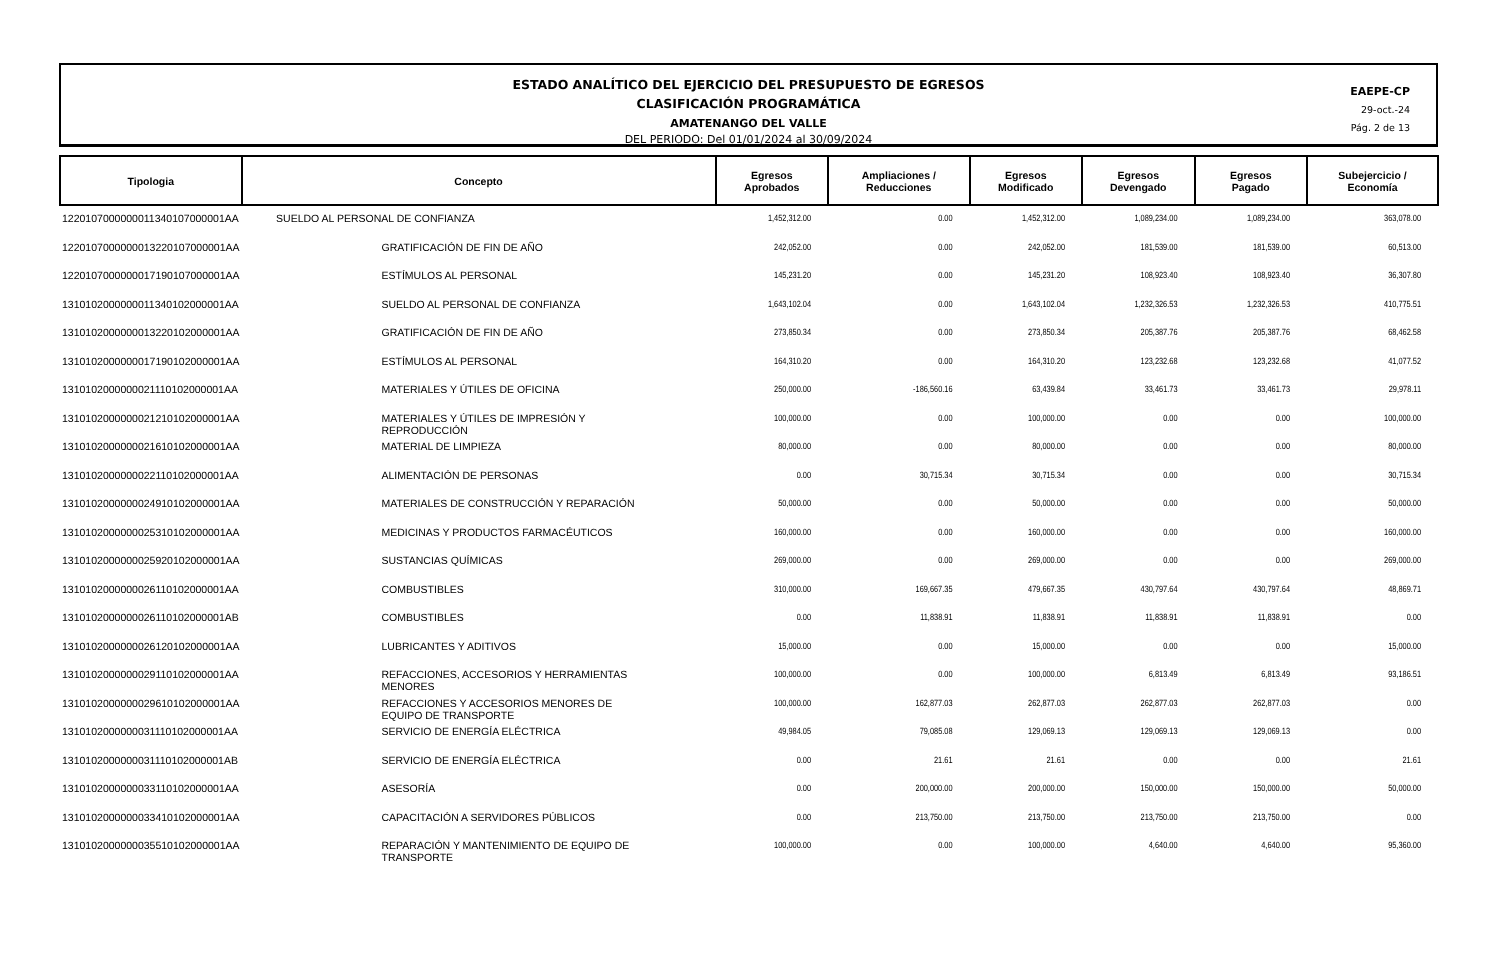ESTADO ANALÍTICO DEL EJERCICIO DEL PRESUPUESTO DE EGRESOS
CLASIFICACIÓN PROGRAMÁTICA
AMATENANGO DEL VALLE
DEL PERIODO: Del 01/01/2024 al 30/09/2024
EAEPE-CP
29-oct.-24
Pág. 2 de 13
| Tipologia | Concepto | Egresos Aprobados | Ampliaciones / Reducciones | Egresos Modificado | Egresos Devengado | Egresos Pagado | Subejercicio / Economía |
| --- | --- | --- | --- | --- | --- | --- | --- |
| 1220107000000011340107000001AA SUELDO AL PERSONAL DE CONFIANZA | | 1,452,312.00 | 0.00 | 1,452,312.00 | 1,089,234.00 | 1,089,234.00 | 363,078.00 |
| 1220107000000013220107000001AA | GRATIFICACIÓN DE FIN DE AÑO | 242,052.00 | 0.00 | 242,052.00 | 181,539.00 | 181,539.00 | 60,513.00 |
| 1220107000000017190107000001AA | ESTÍMULOS AL PERSONAL | 145,231.20 | 0.00 | 145,231.20 | 108,923.40 | 108,923.40 | 36,307.80 |
| 1310102000000011340102000001AA | SUELDO AL PERSONAL DE CONFIANZA | 1,643,102.04 | 0.00 | 1,643,102.04 | 1,232,326.53 | 1,232,326.53 | 410,775.51 |
| 1310102000000013220102000001AA | GRATIFICACIÓN DE FIN DE AÑO | 273,850.34 | 0.00 | 273,850.34 | 205,387.76 | 205,387.76 | 68,462.58 |
| 1310102000000017190102000001AA | ESTÍMULOS AL PERSONAL | 164,310.20 | 0.00 | 164,310.20 | 123,232.68 | 123,232.68 | 41,077.52 |
| 1310102000000021110102000001AA | MATERIALES Y ÚTILES DE OFICINA | 250,000.00 | -186,560.16 | 63,439.84 | 33,461.73 | 33,461.73 | 29,978.11 |
| 1310102000000021210102000001AA | MATERIALES Y ÚTILES DE IMPRESIÓN Y REPRODUCCIÓN | 100,000.00 | 0.00 | 100,000.00 | 0.00 | 0.00 | 100,000.00 |
| 1310102000000021610102000001AA | MATERIAL DE LIMPIEZA | 80,000.00 | 0.00 | 80,000.00 | 0.00 | 0.00 | 80,000.00 |
| 1310102000000022110102000001AA | ALIMENTACIÓN DE PERSONAS | 0.00 | 30,715.34 | 30,715.34 | 0.00 | 0.00 | 30,715.34 |
| 1310102000000024910102000001AA | MATERIALES DE CONSTRUCCIÓN Y REPARACIÓN | 50,000.00 | 0.00 | 50,000.00 | 0.00 | 0.00 | 50,000.00 |
| 1310102000000025310102000001AA | MEDICINAS Y PRODUCTOS FARMACÉUTICOS | 160,000.00 | 0.00 | 160,000.00 | 0.00 | 0.00 | 160,000.00 |
| 1310102000000025920102000001AA | SUSTANCIAS QUÍMICAS | 269,000.00 | 0.00 | 269,000.00 | 0.00 | 0.00 | 269,000.00 |
| 1310102000000026110102000001AA | COMBUSTIBLES | 310,000.00 | 169,667.35 | 479,667.35 | 430,797.64 | 430,797.64 | 48,869.71 |
| 1310102000000026110102000001AB | COMBUSTIBLES | 0.00 | 11,838.91 | 11,838.91 | 11,838.91 | 11,838.91 | 0.00 |
| 1310102000000026120102000001AA | LUBRICANTES Y ADITIVOS | 15,000.00 | 0.00 | 15,000.00 | 0.00 | 0.00 | 15,000.00 |
| 1310102000000029110102000001AA | REFACCIONES, ACCESORIOS Y HERRAMIENTAS MENORES | 100,000.00 | 0.00 | 100,000.00 | 6,813.49 | 6,813.49 | 93,186.51 |
| 1310102000000029610102000001AA | REFACCIONES Y ACCESORIOS MENORES DE EQUIPO DE TRANSPORTE | 100,000.00 | 162,877.03 | 262,877.03 | 262,877.03 | 262,877.03 | 0.00 |
| 1310102000000031110102000001AA | SERVICIO DE ENERGÍA ELÉCTRICA | 49,984.05 | 79,085.08 | 129,069.13 | 129,069.13 | 129,069.13 | 0.00 |
| 1310102000000031110102000001AB | SERVICIO DE ENERGÍA ELÉCTRICA | 0.00 | 21.61 | 21.61 | 0.00 | 0.00 | 21.61 |
| 1310102000000033110102000001AA | ASESORÍA | 0.00 | 200,000.00 | 200,000.00 | 150,000.00 | 150,000.00 | 50,000.00 |
| 1310102000000033410102000001AA | CAPACITACIÓN A SERVIDORES PÚBLICOS | 0.00 | 213,750.00 | 213,750.00 | 213,750.00 | 213,750.00 | 0.00 |
| 1310102000000035510102000001AA | REPARACIÓN Y MANTENIMIENTO DE EQUIPO DE TRANSPORTE | 100,000.00 | 0.00 | 100,000.00 | 4,640.00 | 4,640.00 | 95,360.00 |